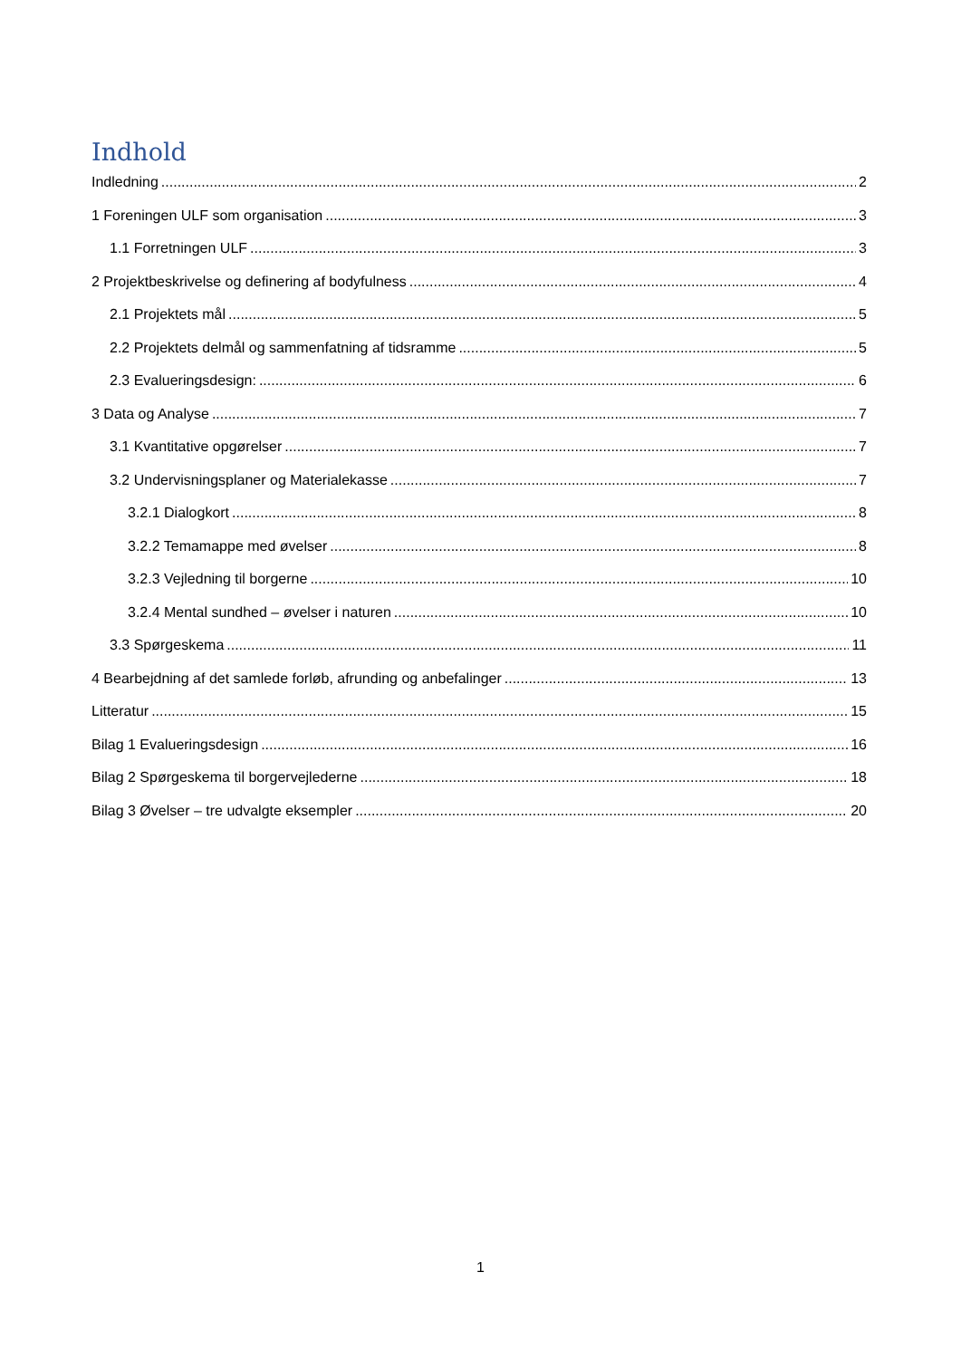Indhold
Indledning 2
1 Foreningen ULF som organisation 3
1.1 Forretningen ULF 3
2 Projektbeskrivelse og definering af bodyfulness 4
2.1 Projektets mål 5
2.2 Projektets delmål og sammenfatning af tidsramme 5
2.3 Evalueringsdesign: 6
3 Data og Analyse 7
3.1 Kvantitative opgørelser 7
3.2 Undervisningsplaner og Materialekasse 7
3.2.1 Dialogkort 8
3.2.2 Temamappe med øvelser 8
3.2.3 Vejledning til borgerne 10
3.2.4 Mental sundhed – øvelser i naturen 10
3.3 Spørgeskema 11
4 Bearbejdning af det samlede forløb, afrunding og anbefalinger 13
Litteratur 15
Bilag 1 Evalueringsdesign 16
Bilag 2 Spørgeskema til borgervejlederne 18
Bilag 3 Øvelser – tre udvalgte eksempler 20
1